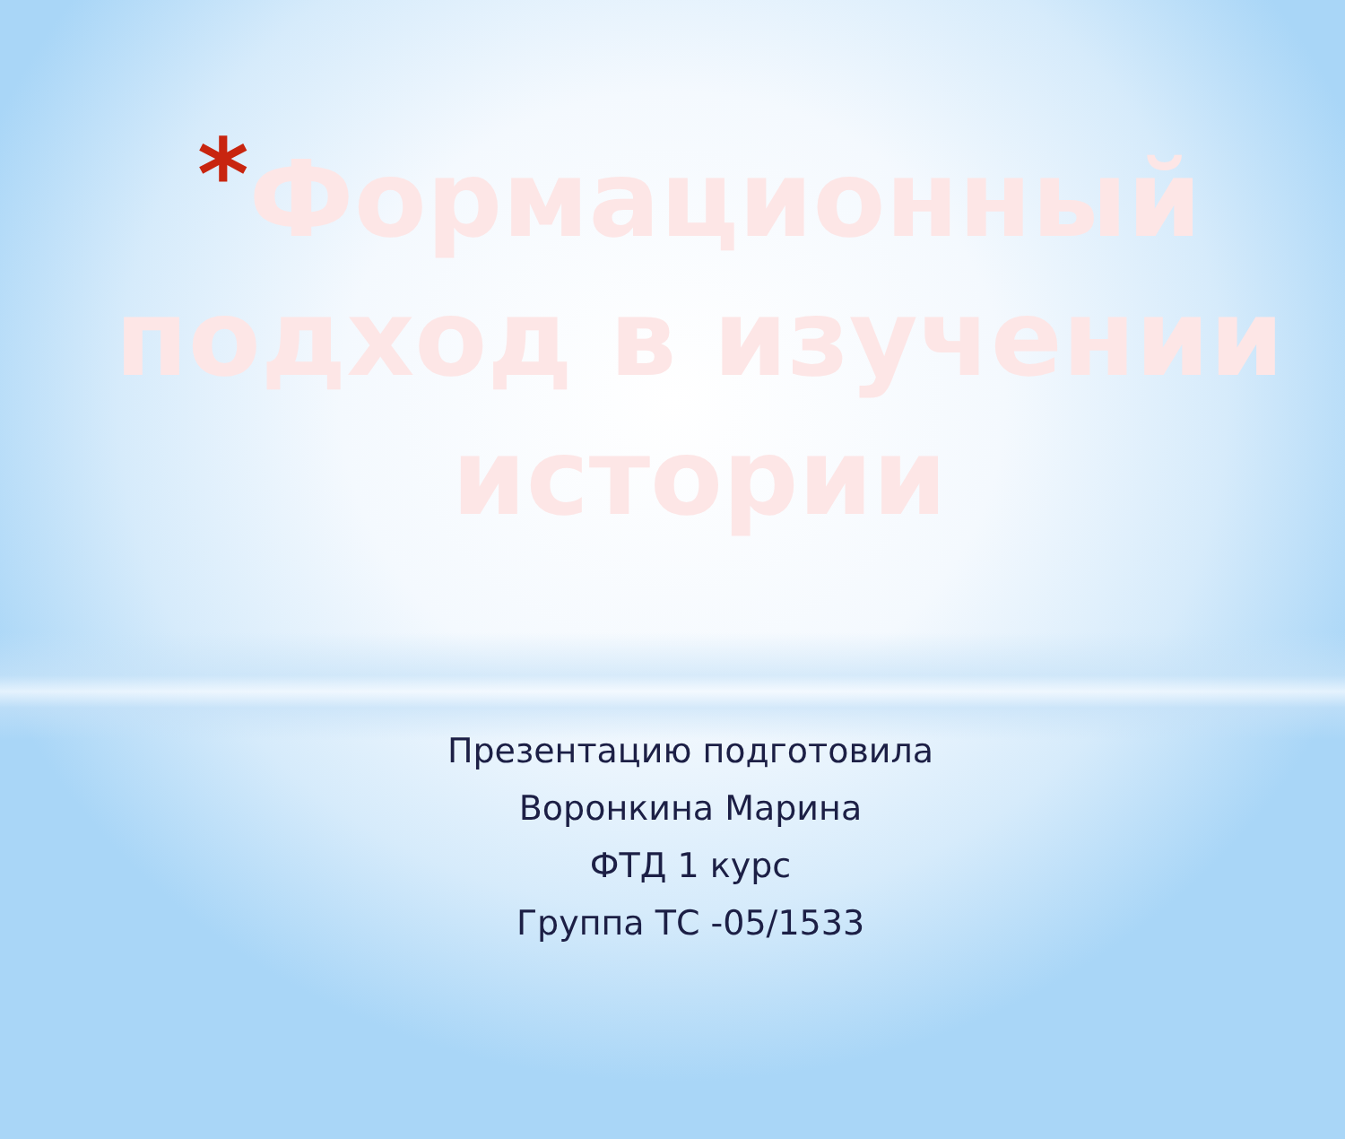*Формационный подход в изучении истории
Презентацию подготовила
Воронкина Марина
ФТД 1 курс
Группа ТС -05/1533